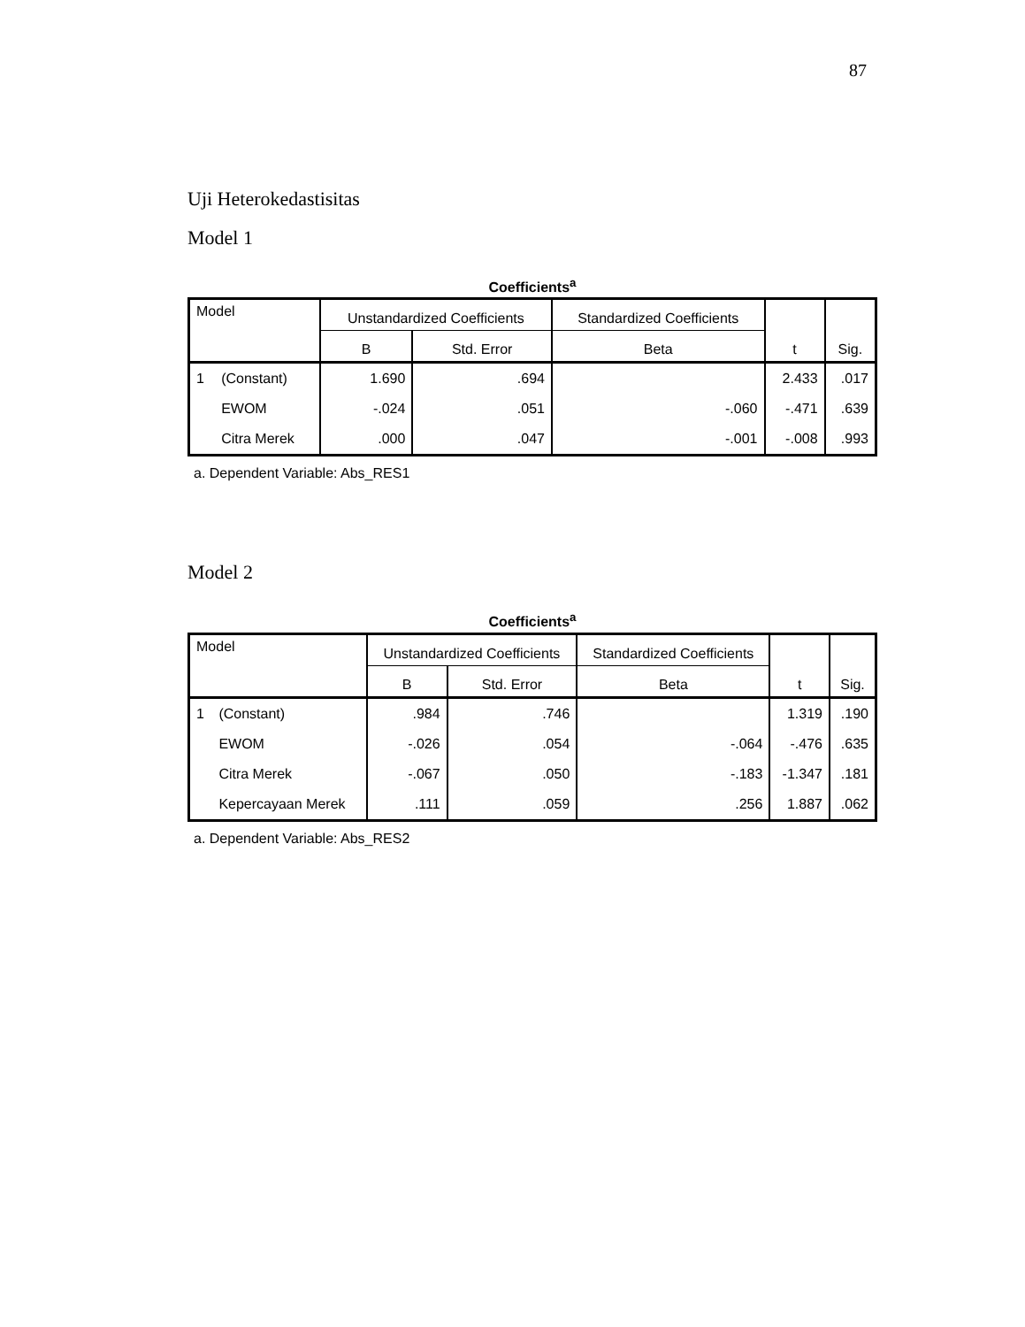87
Uji Heterokedastisitas
Model 1
Coefficients<sup>a</sup>
| Model | | Unstandardized Coefficients | | Standardized Coefficients | t | Sig. |
| --- | --- | --- | --- | --- | --- | --- |
| | | B | Std. Error | Beta | | |
| 1 | (Constant) | 1.690 | .694 | | 2.433 | .017 |
| | EWOM | -.024 | .051 | -.060 | -.471 | .639 |
| | Citra Merek | .000 | .047 | -.001 | -.008 | .993 |
a. Dependent Variable: Abs_RES1
Model 2
Coefficients<sup>a</sup>
| Model | | Unstandardized Coefficients | | Standardized Coefficients | t | Sig. |
| --- | --- | --- | --- | --- | --- | --- |
| | | B | Std. Error | Beta | | |
| 1 | (Constant) | .984 | .746 | | 1.319 | .190 |
| | EWOM | -.026 | .054 | -.064 | -.476 | .635 |
| | Citra Merek | -.067 | .050 | -.183 | -1.347 | .181 |
| | Kepercayaan Merek | .111 | .059 | .256 | 1.887 | .062 |
a. Dependent Variable: Abs_RES2